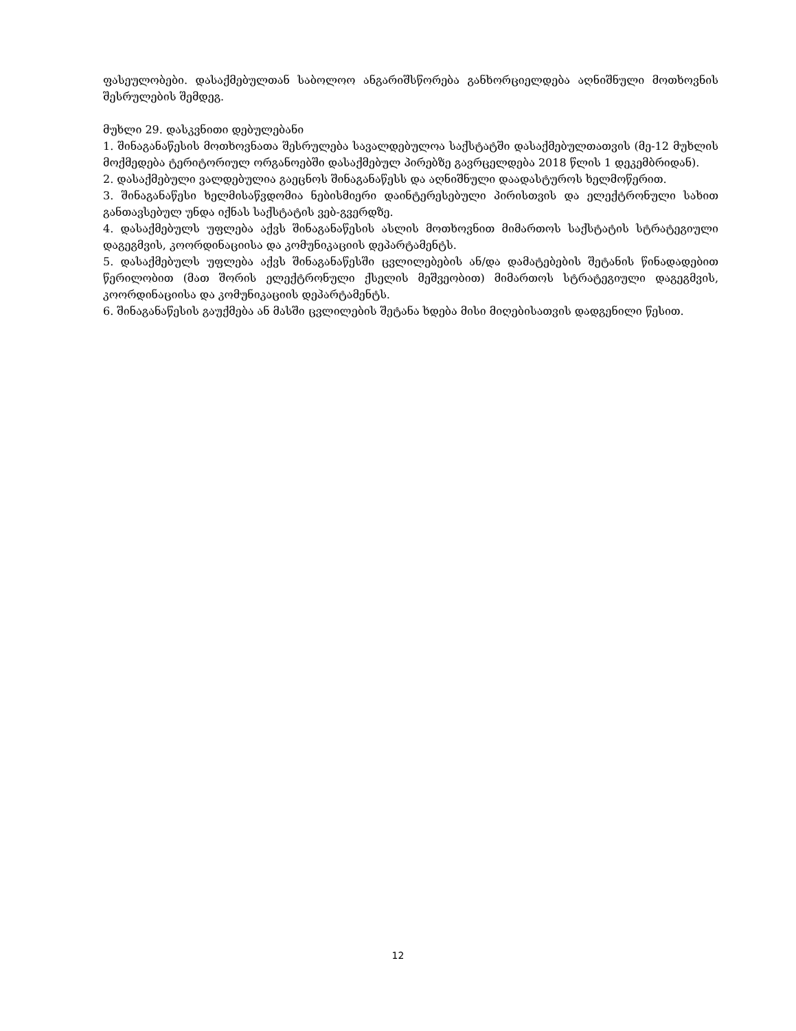ფასეულობები. დასაქმებულთან საბოლოო ანგარიშსწორება განხორციელდება აღნიშნული მოთხოვნის შესრულების შემდეგ.
მუხლი 29. დასკვნითი დებულებანი
1. შინაგანაწესის მოთხოვნათა შესრულება სავალდებულოა საქსტატში დასაქმებულთათვის (მე-12 მუხლის მოქმედება ტერიტორიულ ორგანოებში დასაქმებულ პირებზე გავრცელდება 2018 წლის 1 დეკემბრიდან).
2. დასაქმებული ვალდებულია გაეცნოს შინაგანაწესს და აღნიშნული დაადასტუროს ხელმოწერით.
3. შინაგანაწესი ხელმისაწვდომია ნებისმიერი დაინტერესებული პირისთვის და ელექტრონული სახით განთავსებულ უნდა იქნას საქსტატის ვებ-გვერდზე.
4. დასაქმებულს უფლება აქვს შინაგანაწესის ასლის მოთხოვნით მიმართოს საქსტატის სტრატეგიული დაგეგმვის, კოორდინაციისა და კომუნიკაციის დეპარტამენტს.
5. დასაქმებულს უფლება აქვს შინაგანაწესში ცვლილებების ან/და დამატებების შეტანის წინადადებით წერილობით (მათ შორის ელექტრონული ქსელის მეშვეობით) მიმართოს სტრატეგიული დაგეგმვის, კოორდინაციისა და კომუნიკაციის დეპარტამენტს.
6. შინაგანაწესის გაუქმება ან მასში ცვლილების შეტანა ხდება მისი მიღებისათვის დადგენილი წესით.
12